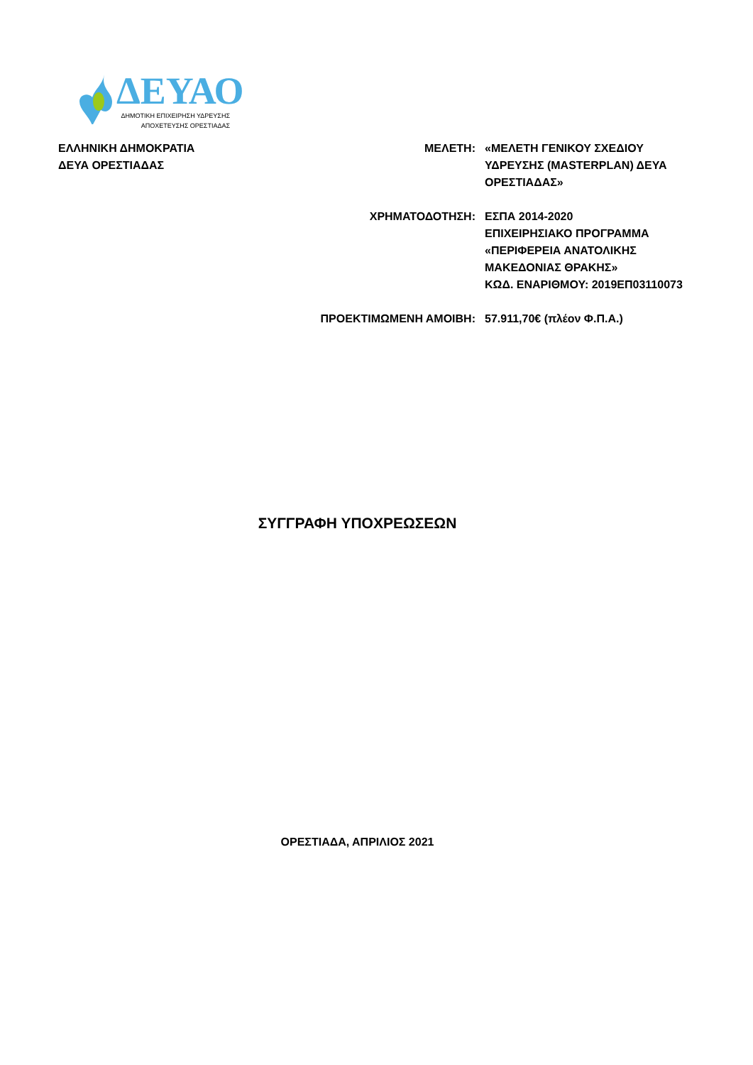ΔΕΥΑΟ
ΔΗΜΟΤΙΚΗ ΕΠΙΧΕΙΡΗΣΗ ΥΔΡΕΥΣΗΣ
ΑΠΟΧΕΤΕΥΣΗΣ ΟΡΕΣΤΙΑΔΑΣ
ΕΛΛΗΝΙΚΗ ΔΗΜΟΚΡΑΤΙΑ
ΔΕΥΑ ΟΡΕΣΤΙΑΔΑΣ
ΜΕΛΕΤΗ: «ΜΕΛΕΤΗ ΓΕΝΙΚΟΥ ΣΧΕΔΙΟΥ
ΥΔΡΕΥΣΗΣ (MASTERPLAN) ΔΕΥΑ
ΟΡΕΣΤΙΑΔΑΣ»
ΧΡΗΜΑΤΟΔΟΤΗΣΗ: ΕΣΠΑ 2014-2020
ΕΠΙΧΕΙΡΗΣΙΑΚΟ ΠΡΟΓΡΑΜΜΑ
«ΠΕΡΙΦΕΡΕΙΑ ΑΝΑΤΟΛΙΚΗΣ
ΜΑΚΕΔΟΝΙΑΣ ΘΡΑΚΗΣ»
ΚΩΔ. ΕΝΑΡΙΘΜΟΥ: 2019ΕΠ03110073
ΠΡΟΕΚΤΙΜΩΜΕΝΗ ΑΜΟΙΒΗ: 57.911,70€ (πλέον Φ.Π.Α.)
ΣΥΓΓΡΑΦΗ ΥΠΟΧΡΕΩΣΕΩΝ
ΟΡΕΣΤΙΑΔΑ, ΑΠΡΙΛΙΟΣ 2021